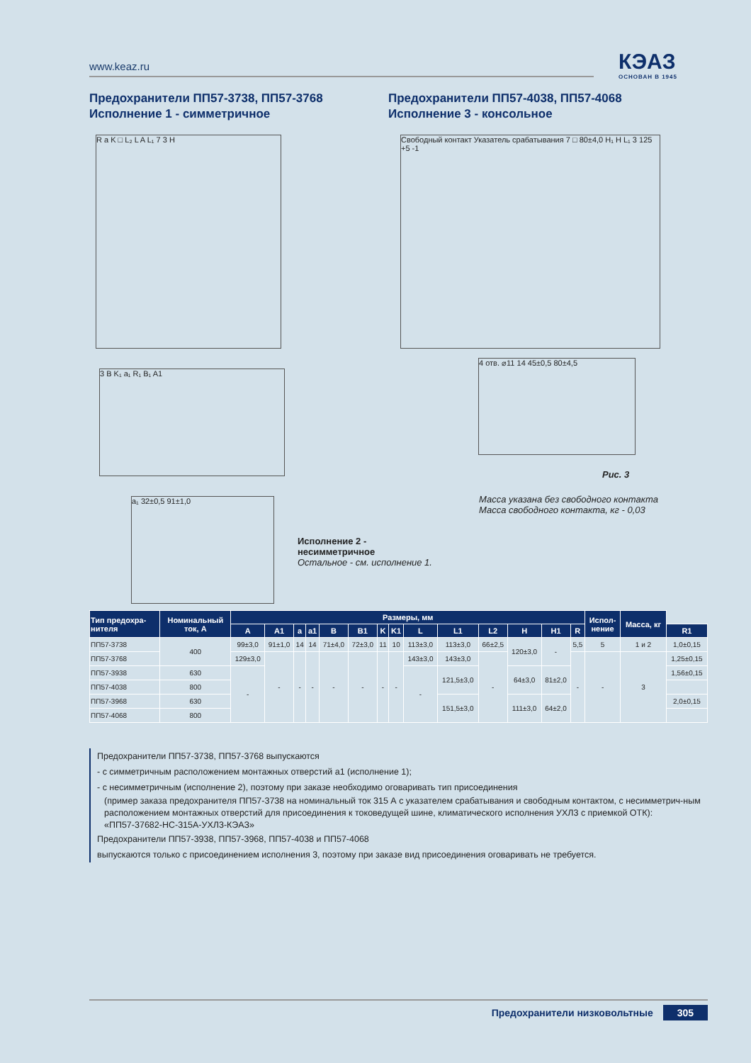www.keaz.ru КЭАЗ
ОСНОВАН В 1945
Предохранители ПП57-3738, ПП57-3768
Исполнение 1 - симметричное
Предохранители ПП57-4038, ПП57-4068
Исполнение 3 - консольное
R a K □ L₂ L A L₁ 7 3 H
3 B K₁ a₁ R₁ B₁ A1
a₁ 32±0,5 91±1,0
Свободный контакт Указатель срабатывания 7 □ 80±4,0 H₁ H L₁ 3 125 +5 -1
4 отв. ⌀11 14 45±0,5 80±4,5
Рис. 3
Масса указана без свободного контакта
Масса свободного контакта, кг - 0,03
Исполнение 2 -
несимметричное
Остальное - см. исполнение 1.
| Тип предохра- нителя | Номинальный ток, А | Размеры, мм | | | | | | | | | | | | | | Испол- нение | Масса, кг | |
| --- | --- | --- | --- | --- | --- | --- | --- | --- | --- | --- | --- | --- | --- | --- | --- | --- | --- | --- |
| | | A | A1 | a | a1 | B | B1 | K | K1 | L | L1 | L2 | H | H1 | R | | | R1 |
| ПП57-3738 | 400 | 99±3,0 | 91±1,0 | 14 | 14 | 71±4,0 | 72±3,0 | 11 | 10 | 113±3,0 | 113±3,0 | 66±2,5 | 120±3,0 | - | 5,5 | 5 | 1 и 2 | 1,0±0,15 |
| ПП57-3768 | | 129±3,0 | - | - | - | - | - | - | - | 143±3,0 | 143±3,0 | - | | | - | - | 3 | 1,25±0,15 |
| ПП57-3938 | 630 | - | | | | | | | | - | 121,5±3,0 | | 64±3,0 | 81±2,0 | | | | 1,56±0,15 |
| ПП57-4038 | 800 | | | | | | | | | | | | | | | | | |
| ПП57-3968 | 630 | | | | | | | | | | 151,5±3,0 | | 111±3,0 | 64±2,0 | | | | 2,0±0,15 |
| ПП57-4068 | 800 | | | | | | | | | | | | | | | | | |
Предохранители ПП57-3738, ПП57-3768 выпускаются
- с симметричным расположением монтажных отверстий а1 (исполнение 1);
- с несимметричным (исполнение 2), поэтому при заказе необходимо оговаривать тип присоединения
(пример заказа предохранителя ПП57-3738 на номинальный ток 315 А с указателем срабатывания и свободным контактом, с несимметрич-ным расположением монтажных отверстий для присоединения к токоведущей шине, климатического исполнения УХЛ3 с приемкой ОТК):
«ПП57-37682-НС-315А-УХЛ3-КЭАЗ»
Предохранители ПП57-3938, ПП57-3968, ПП57-4038 и ПП57-4068
выпускаются только с присоединением исполнения 3, поэтому при заказе вид присоединения оговаривать не требуется.
Предохранители низковольтные 305